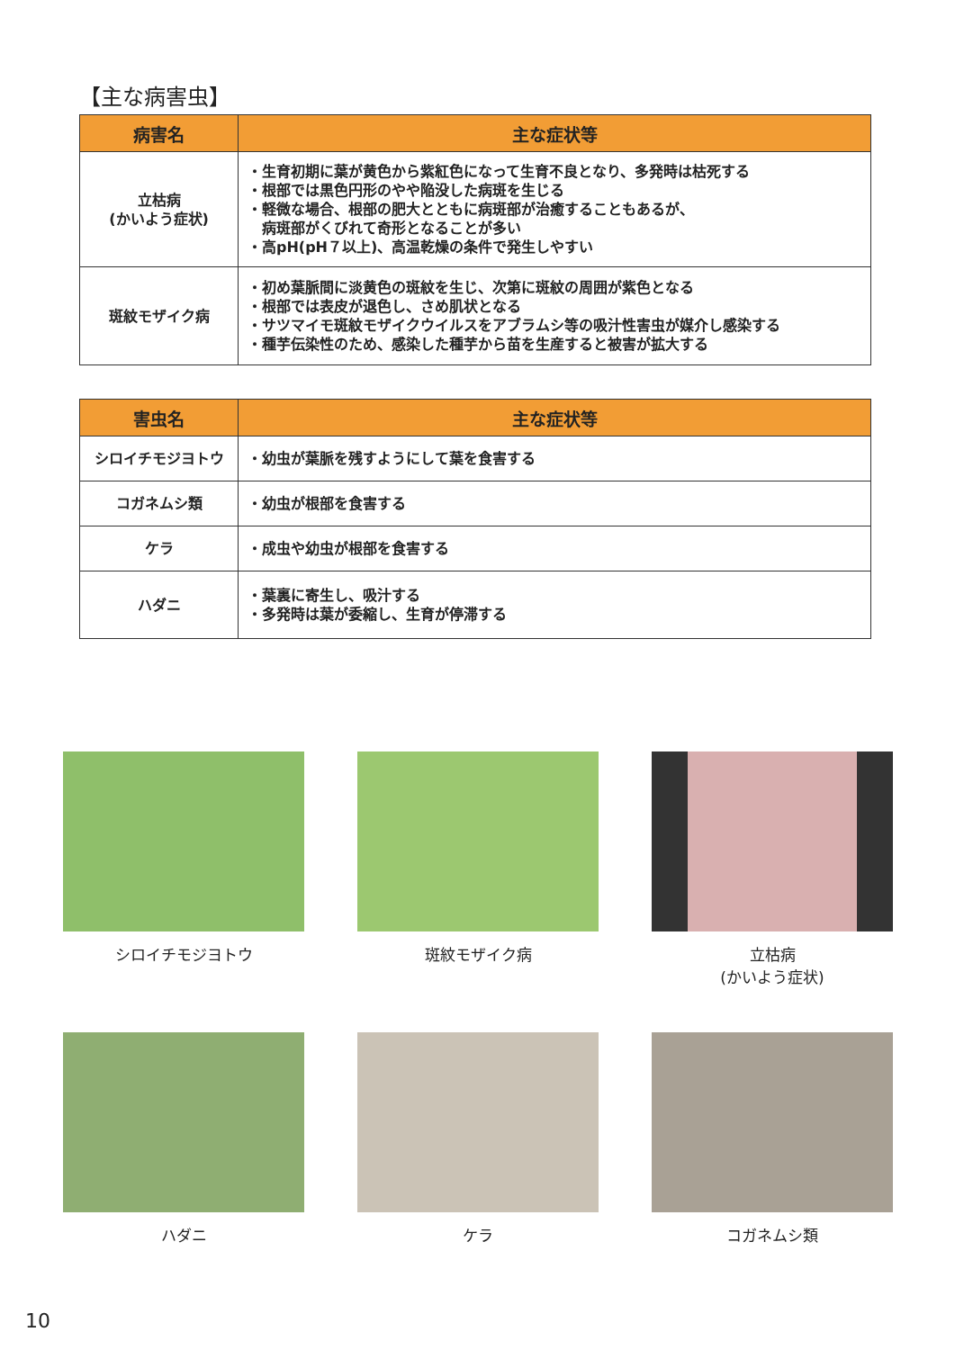【主な病害虫】
| 病害名 | 主な症状等 |
| --- | --- |
| 立枯病 (かいよう症状) | ・生育初期に葉が黄色から紫紅色になって生育不良となり、多発時は枯死する ・根部では黒色円形のやや陥没した病斑を生じる ・軽微な場合、根部の肥大とともに病斑部が治癒することもあるが、 病斑部がくびれて奇形となることが多い ・高pH(pH７以上)、高温乾燥の条件で発生しやすい |
| 斑紋モザイク病 | ・初め葉脈間に淡黄色の斑紋を生じ、次第に斑紋の周囲が紫色となる ・根部では表皮が退色し、さめ肌状となる ・サツマイモ斑紋モザイクウイルスをアブラムシ等の吸汁性害虫が媒介し感染する ・種芋伝染性のため、感染した種芋から苗を生産すると被害が拡大する |
| 害虫名 | 主な症状等 |
| --- | --- |
| シロイチモジヨトウ | ・幼虫が葉脈を残すようにして葉を食害する |
| コガネムシ類 | ・幼虫が根部を食害する |
| ケラ | ・成虫や幼虫が根部を食害する |
| ハダニ | ・葉裏に寄生し、吸汁する ・多発時は葉が委縮し、生育が停滞する |
シロイチモジヨトウ
斑紋モザイク病
立枯病
(かいよう症状)
ハダニ
ケラ
コガネムシ類
10